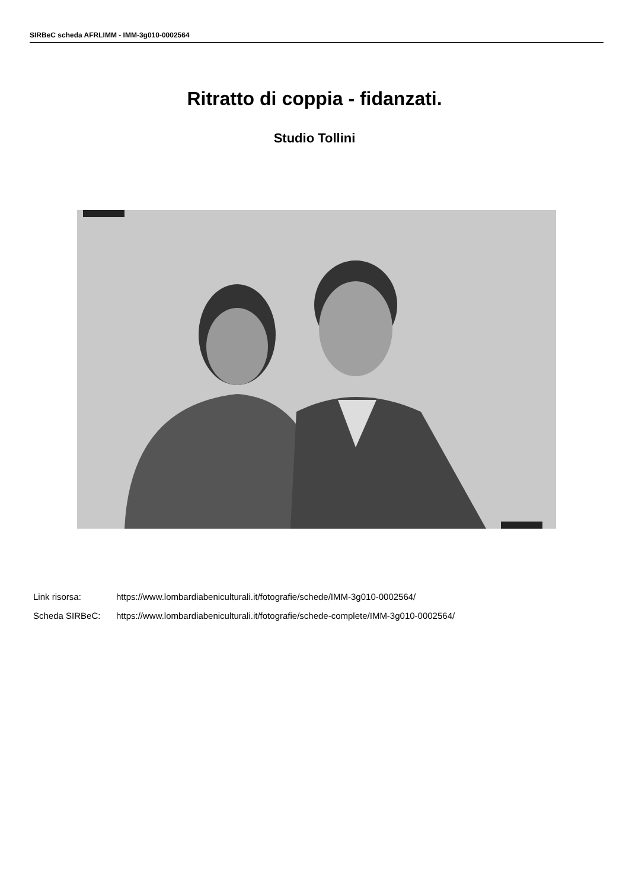SIRBeC scheda AFRLIMM - IMM-3g010-0002564
Ritratto di coppia - fidanzati.
Studio Tollini
Link risorsa: https://www.lombardiabeniculturali.it/fotografie/schede/IMM-3g010-0002564/
Scheda SIRBeC: https://www.lombardiabeniculturali.it/fotografie/schede-complete/IMM-3g010-0002564/